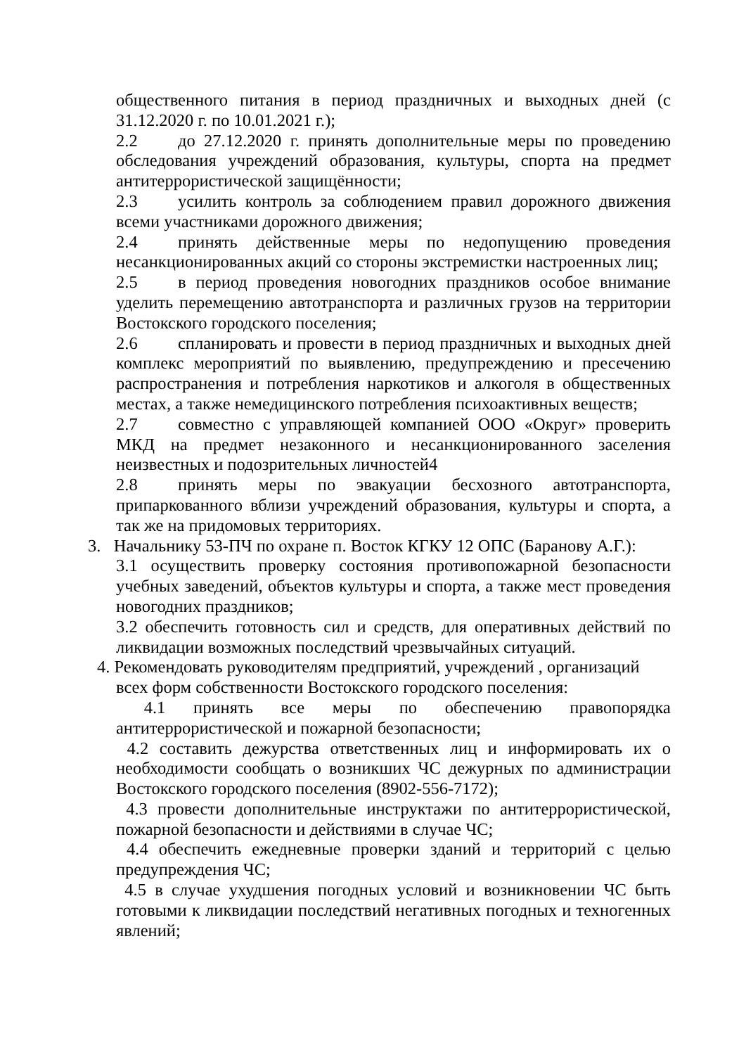общественного питания в период праздничных и выходных дней (с 31.12.2020 г. по 10.01.2021 г.);
2.2 до 27.12.2020 г. принять дополнительные меры по проведению обследования учреждений образования, культуры, спорта на предмет антитеррористической защищённости;
2.3 усилить контроль за соблюдением правил дорожного движения всеми участниками дорожного движения;
2.4 принять действенные меры по недопущению проведения несанкционированных акций со стороны экстремистки настроенных лиц;
2.5 в период проведения новогодних праздников особое внимание уделить перемещению автотранспорта и различных грузов на территории Востокского городского поселения;
2.6 спланировать и провести в период праздничных и выходных дней комплекс мероприятий по выявлению, предупреждению и пресечению распространения и потребления наркотиков и алкоголя в общественных местах, а также немедицинского потребления психоактивных веществ;
2.7 совместно с управляющей компанией ООО «Округ» проверить МКД на предмет незаконного и несанкционированного заселения неизвестных и подозрительных личностей4
2.8 принять меры по эвакуации бесхозного автотранспорта, припаркованного вблизи учреждений образования, культуры и спорта, а так же на придомовых территориях.
3. Начальнику 53-ПЧ по охране п. Восток КГКУ 12 ОПС (Баранову А.Г.):
3.1 осуществить проверку состояния противопожарной безопасности учебных заведений, объектов культуры и спорта, а также мест проведения новогодних праздников;
3.2 обеспечить готовность сил и средств, для оперативных действий по ликвидации возможных последствий чрезвычайных ситуаций.
4. Рекомендовать руководителям предприятий, учреждений , организаций
всех форм собственности Востокского городского поселения:
4.1 принять все меры по обеспечению правопорядка антитеррористической и пожарной безопасности;
4.2 составить дежурства ответственных лиц и информировать их о необходимости сообщать о возникших ЧС дежурных по администрации Востокского городского поселения (8902-556-7172);
4.3 провести дополнительные инструктажи по антитеррористической, пожарной безопасности и действиями в случае ЧС;
4.4 обеспечить ежедневные проверки зданий и территорий с целью предупреждения ЧС;
4.5 в случае ухудшения погодных условий и возникновении ЧС быть готовыми к ликвидации последствий негативных погодных и техногенных явлений;